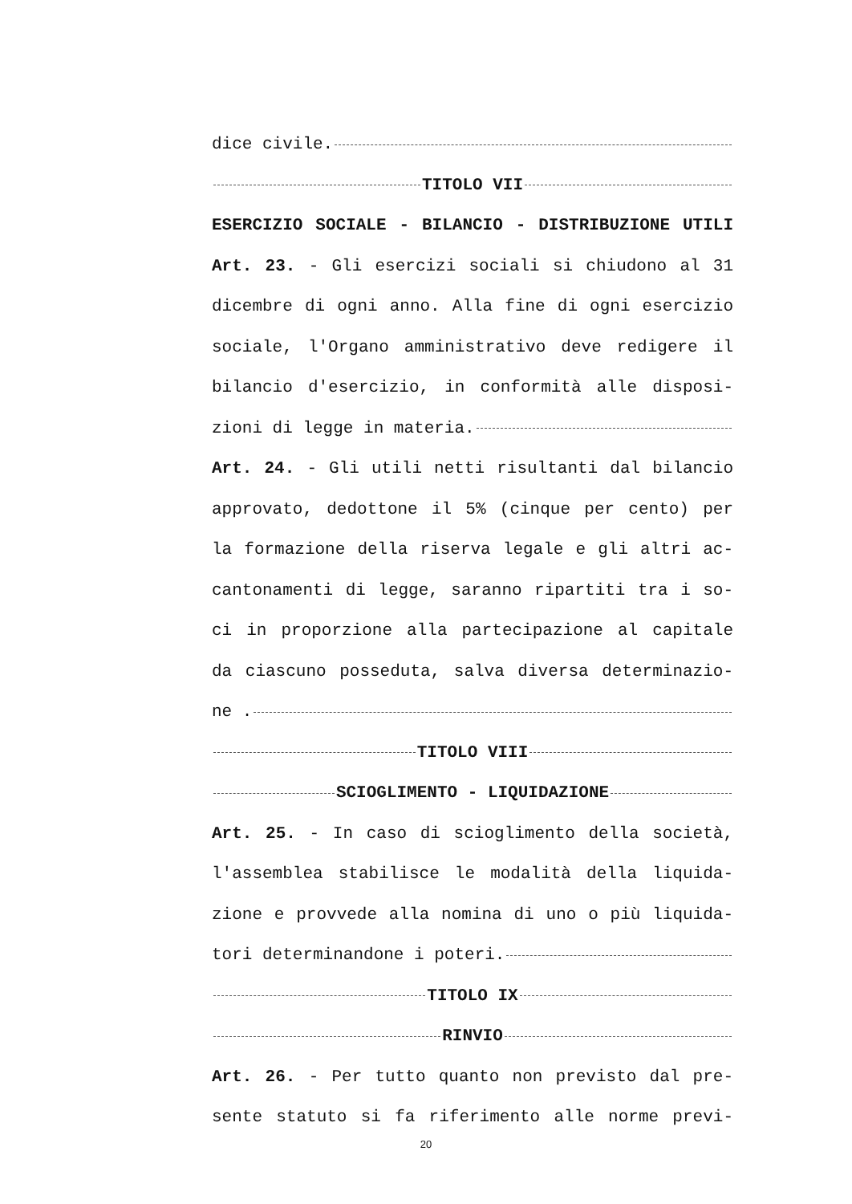dice civile.
TITOLO VII
ESERCIZIO SOCIALE - BILANCIO - DISTRIBUZIONE UTILI
Art. 23. - Gli esercizi sociali si chiudono al 31
dicembre di ogni anno. Alla fine di ogni esercizio
sociale, l'Organo amministrativo deve redigere il
bilancio d'esercizio, in conformità alle disposi-
zioni di legge in materia.
Art. 24. - Gli utili netti risultanti dal bilancio
approvato, dedottone il 5% (cinque per cento) per
la formazione della riserva legale e gli altri ac-
cantonamenti di legge, saranno ripartiti tra i so-
ci in proporzione alla partecipazione al capitale
da ciascuno posseduta, salva diversa determinazio-
ne .
TITOLO VIII
SCIOGLIMENTO - LIQUIDAZIONE
Art. 25. - In caso di scioglimento della società,
l'assemblea stabilisce le modalità della liquida-
zione e provvede alla nomina di uno o più liquida-
tori determinandone i poteri.
TITOLO IX
RINVIO
Art. 26. - Per tutto quanto non previsto dal pre-
sente statuto si fa riferimento alle norme previ-
20